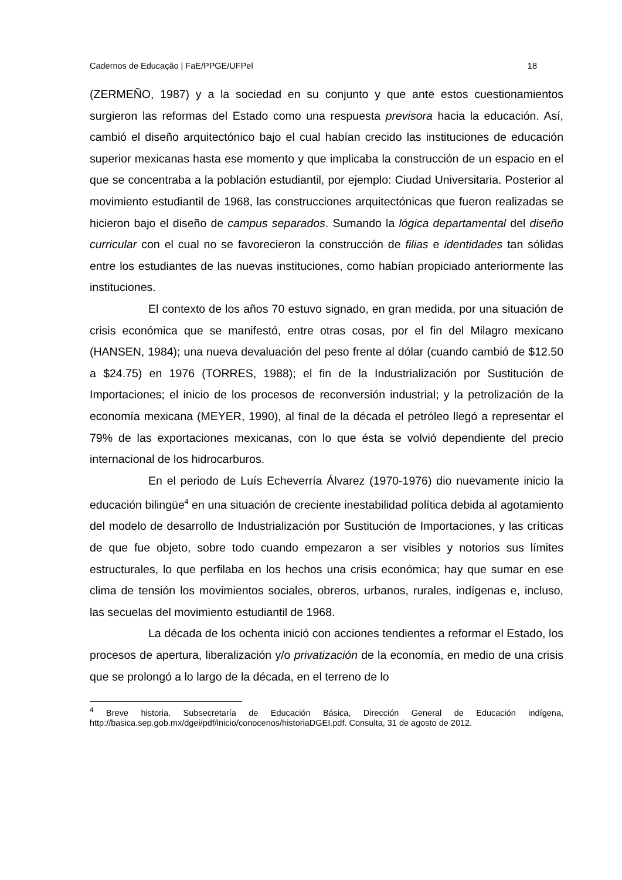Cadernos de Educação | FaE/PPGE/UFPel 18
(ZERMEÑO, 1987) y a la sociedad en su conjunto y que ante estos cuestionamientos surgieron las reformas del Estado como una respuesta previsora hacia la educación. Así, cambió el diseño arquitectónico bajo el cual habían crecido las instituciones de educación superior mexicanas hasta ese momento y que implicaba la construcción de un espacio en el que se concentraba a la población estudiantil, por ejemplo: Ciudad Universitaria. Posterior al movimiento estudiantil de 1968, las construcciones arquitectónicas que fueron realizadas se hicieron bajo el diseño de campus separados. Sumando la lógica departamental del diseño curricular con el cual no se favorecieron la construcción de filias e identidades tan sólidas entre los estudiantes de las nuevas instituciones, como habían propiciado anteriormente las instituciones.
El contexto de los años 70 estuvo signado, en gran medida, por una situación de crisis económica que se manifestó, entre otras cosas, por el fin del Milagro mexicano (HANSEN, 1984); una nueva devaluación del peso frente al dólar (cuando cambió de $12.50 a $24.75) en 1976 (TORRES, 1988); el fin de la Industrialización por Sustitución de Importaciones; el inicio de los procesos de reconversión industrial; y la petrolización de la economía mexicana (MEYER, 1990), al final de la década el petróleo llegó a representar el 79% de las exportaciones mexicanas, con lo que ésta se volvió dependiente del precio internacional de los hidrocarburos.
En el periodo de Luís Echeverría Álvarez (1970-1976) dio nuevamente inicio la educación bilingüe<sup>4</sup> en una situación de creciente inestabilidad política debida al agotamiento del modelo de desarrollo de Industrialización por Sustitución de Importaciones, y las críticas de que fue objeto, sobre todo cuando empezaron a ser visibles y notorios sus límites estructurales, lo que perfilaba en los hechos una crisis económica; hay que sumar en ese clima de tensión los movimientos sociales, obreros, urbanos, rurales, indígenas e, incluso, las secuelas del movimiento estudiantil de 1968.
La década de los ochenta inició con acciones tendientes a reformar el Estado, los procesos de apertura, liberalización y/o privatización de la economía, en medio de una crisis que se prolongó a lo largo de la década, en el terreno de lo
<sup>4</sup> Breve historia. Subsecretaría de Educación Básica, Dirección General de Educación indígena, http://basica.sep.gob.mx/dgei/pdf/inicio/conocenos/historiaDGEI.pdf. Consulta, 31 de agosto de 2012.